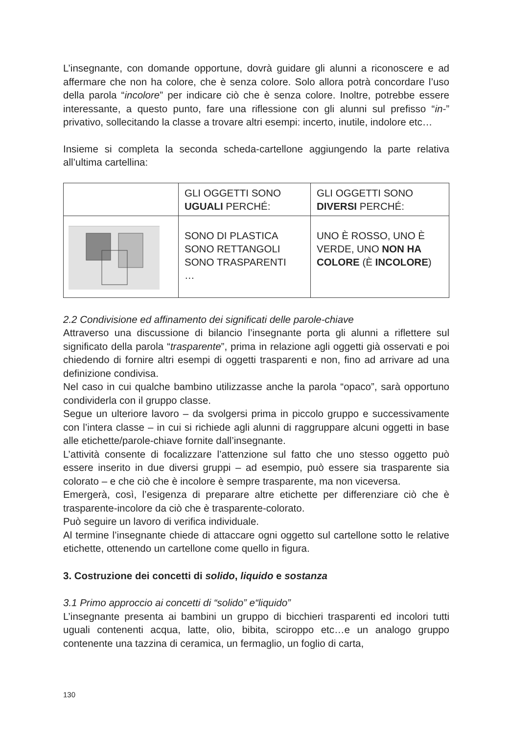L’insegnante, con domande opportune, dovrà guidare gli alunni a riconoscere e ad affermare che non ha colore, che è senza colore. Solo allora potrà concordare l’uso della parola “incolore” per indicare ciò che è senza colore. Inoltre, potrebbe essere interessante, a questo punto, fare una riflessione con gli alunni sul prefisso “in-” privativo, sollecitando la classe a trovare altri esempi: incerto, inutile, indolore etc…
Insieme si completa la seconda scheda-cartellone aggiungendo la parte relativa all’ultima cartellina:
| | GLI OGGETTI SONO UGUALI PERCHÉ: | GLI OGGETTI SONO DIVERSI PERCHÉ: |
| | SONO DI PLASTICA SONO RETTANGOLI SONO TRASPARENTI … | UNO È ROSSO, UNO È VERDE, UNO NON HA COLORE (È INCOLORE ) |
2.2 Condivisione ed affinamento dei significati delle parole-chiave
Attraverso una discussione di bilancio l’insegnante porta gli alunni a riflettere sul significato della parola “trasparente”, prima in relazione agli oggetti già osservati e poi chiedendo di fornire altri esempi di oggetti trasparenti e non, fino ad arrivare ad una definizione condivisa.
Nel caso in cui qualche bambino utilizzasse anche la parola “opaco”, sarà opportuno condividerla con il gruppo classe.
Segue un ulteriore lavoro – da svolgersi prima in piccolo gruppo e successivamente con l’intera classe – in cui si richiede agli alunni di raggruppare alcuni oggetti in base alle etichette/parole-chiave fornite dall’insegnante.
L’attività consente di focalizzare l’attenzione sul fatto che uno stesso oggetto può essere inserito in due diversi gruppi – ad esempio, può essere sia trasparente sia colorato – e che ciò che è incolore è sempre trasparente, ma non viceversa.
Emergerà, così, l’esigenza di preparare altre etichette per differenziare ciò che è trasparente-incolore da ciò che è trasparente-colorato.
Può seguire un lavoro di verifica individuale.
Al termine l’insegnante chiede di attaccare ogni oggetto sul cartellone sotto le relative etichette, ottenendo un cartellone come quello in figura.
3. Costruzione dei concetti di solido, liquido e sostanza
3.1 Primo approccio ai concetti di “solido” e“liquido”
L’insegnante presenta ai bambini un gruppo di bicchieri trasparenti ed incolori tutti uguali contenenti acqua, latte, olio, bibita, sciroppo etc…e un analogo gruppo contenente una tazzina di ceramica, un fermaglio, un foglio di carta,
130